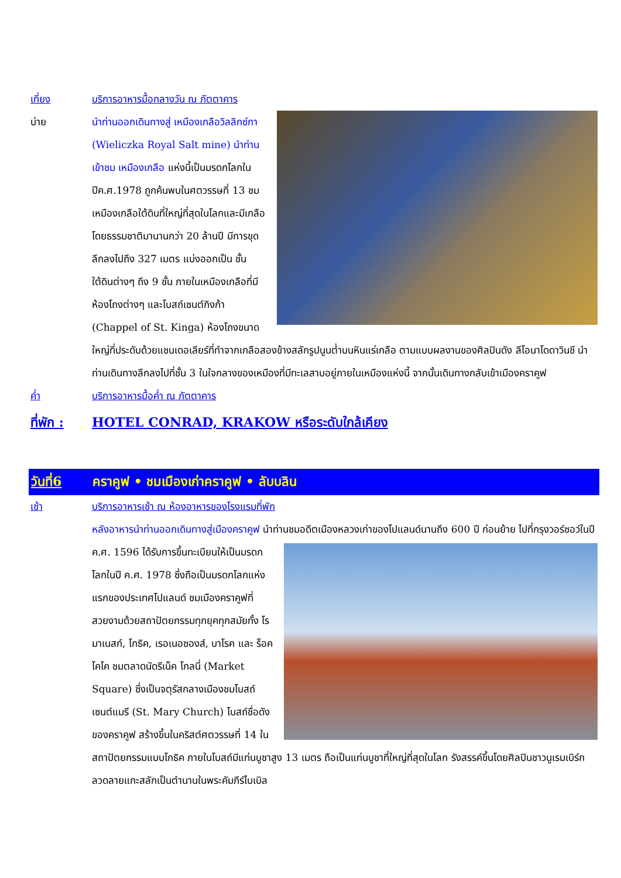เที่ยง บริการอาหารมื้อกลางวัน ณ ภัตตาคาร
บ่าย นำท่านออกเดินทางสู่ เหมืองเกลือวิลลิกซ์กา (Wieliczka Royal Salt mine) นำท่านเข้าชม เหมืองเกลือ แห่งนี้เป็นมรดกโลกในปีค.ศ.1978 ถูกค้นพบในศตวรรษที่ 13 ชมเหมืองเกลือใต้ดินที่ใหญ่ที่สุดในโลกและมีเกลือโดยธรรมชาติมานานกว่า 20 ล้านปี มีการขุดลึกลงไปถึง 327 เมตร แบ่งออกเป็น ชั้นใต้ดินต่างๆ ถึง 9 ชั้น ภายในเหมืองเกลือที่มี ห้องโถงต่างๆ และโบสถ์เซนต์กิงก้า (Chappel of St. Kinga) ห้องโถงขนาดใหญ่ที่ประดับด้วยแชนเดอเลียร์ที่ทำจากเกลือสองข้างสลักรูปนูนต่ำบนหินแร่เกลือ ตามแบบผลงานของศิลปินดัง ลีโอนาโดดาวินชี นำท่านเดินทางลึกลงไปที่ชั้น 3 ในใจกลางของเหมืองที่มีทะเลสาบอยู่ภายในเหมืองแห่งนี้ จากนั้นเดินทางกลับเข้าเมืองคราคูฟ
ค่ำ บริการอาหารมื้อค่ำ ณ ภัตตาคาร
ที่พัก :
HOTEL CONRAD, KRAKOW หรือระดับใกล้เคียง
วันที่6 คราคูฟ • ชมเมืองเก่าคราคูฟ • ลับบลิน
เช้า บริการอาหารเช้า ณ ห้องอาหารของโรงแรมที่พัก
หลังอาหารนำท่านออกเดินทางสู่เมืองคราคูฟ นำท่านชมอดีตเมืองหลวงเก่าของโปแลนด์นานถึง 600 ปี ก่อนย้าย
ไปที่กรุงวอร์ซอว์ในปี ค.ศ. 1596 ได้รับการขึ้นทะเบียนให้เป็นมรดกโลกในปี ค.ศ. 1978 ซึ่งถือเป็นมรดกโลกแห่งแรกของประเทศโปแลนด์ ชมเมืองคราคูฟที่สวยงามด้วยสถาปัตยกรรมทุกยุคทุกสมัยทั้ง โรมาเนสก์, โกธิค, เรอเนอซองส์, บาโรค และ ร็อคโคโค ชมตลาดนัดรีเน็ค โกลนี่ (Market Square) ซึ่งเป็นจตุรัสกลางเมืองชมโบสถ์เซนต์แมรี (St. Mary Church) โบสถ์ชื่อดังของคราคูฟ สร้างขึ้นในคริสต์ศตวรรษที่ 14 ในสถาปัตยกรรมแบบโกธิค ภายในโบสถ์มีแท่นบูชาสูง 13 เมตร ถือเป็นแท่นบูชาที่ใหญ่ที่สุดในโลก รังสรรค์ขึ้นโดยศิลปินชาวนูเรมเบิร์ก ลวดลายแกะสลักเป็นตำนานในพระคัมภีร์ไบเบิล